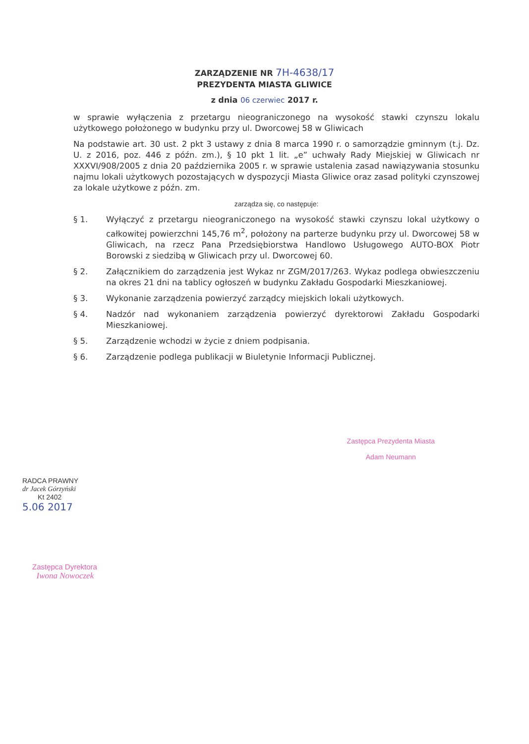ZARZĄDZENIE NR 7H-4638/17
PREZYDENTA MIASTA GLIWICE
z dnia 06 czerwiec 2017 r.
w sprawie wyłączenia z przetargu nieograniczonego na wysokość stawki czynszu lokalu użytkowego położonego w budynku przy ul. Dworcowej 58 w Gliwicach
Na podstawie art. 30 ust. 2 pkt 3 ustawy z dnia 8 marca 1990 r. o samorządzie gminnym (t.j. Dz. U. z 2016, poz. 446 z późn. zm.), § 10 pkt 1 lit. „e” uchwały Rady Miejskiej w Gliwicach nr XXXVI/908/2005 z dnia 20 października 2005 r. w sprawie ustalenia zasad nawiązywania stosunku najmu lokali użytkowych pozostających w dyspozycji Miasta Gliwice oraz zasad polityki czynszowej za lokale użytkowe z późn. zm.
zarządza się, co następuje:
§ 1. Wyłączyć z przetargu nieograniczonego na wysokość stawki czynszu lokal użytkowy o całkowitej powierzchni 145,76 m<sup>2</sup>, położony na parterze budynku przy ul. Dworcowej 58 w Gliwicach, na rzecz Pana Przedsiębiorstwa Handlowo Usługowego AUTO-BOX Piotr Borowski z siedzibą w Gliwicach przy ul. Dworcowej 60.
§ 2. Załącznikiem do zarządzenia jest Wykaz nr ZGM/2017/263. Wykaz podlega obwieszczeniu na okres 21 dni na tablicy ogłoszeń w budynku Zakładu Gospodarki Mieszkaniowej.
§ 3. Wykonanie zarządzenia powierzyć zarządcy miejskich lokali użytkowych.
§ 4. Nadzór nad wykonaniem zarządzenia powierzyć dyrektorowi Zakładu Gospodarki Mieszkaniowej.
§ 5. Zarządzenie wchodzi w życie z dniem podpisania.
§ 6. Zarządzenie podlega publikacji w Biuletynie Informacji Publicznej.
RADCA PRAWNY
dr Jacek Górzyński
Kt 2402
5.06 2017
Zastępca Prezydenta Miasta
Adam Neumann
Zastępca Dyrektora
Iwona Nowoczek